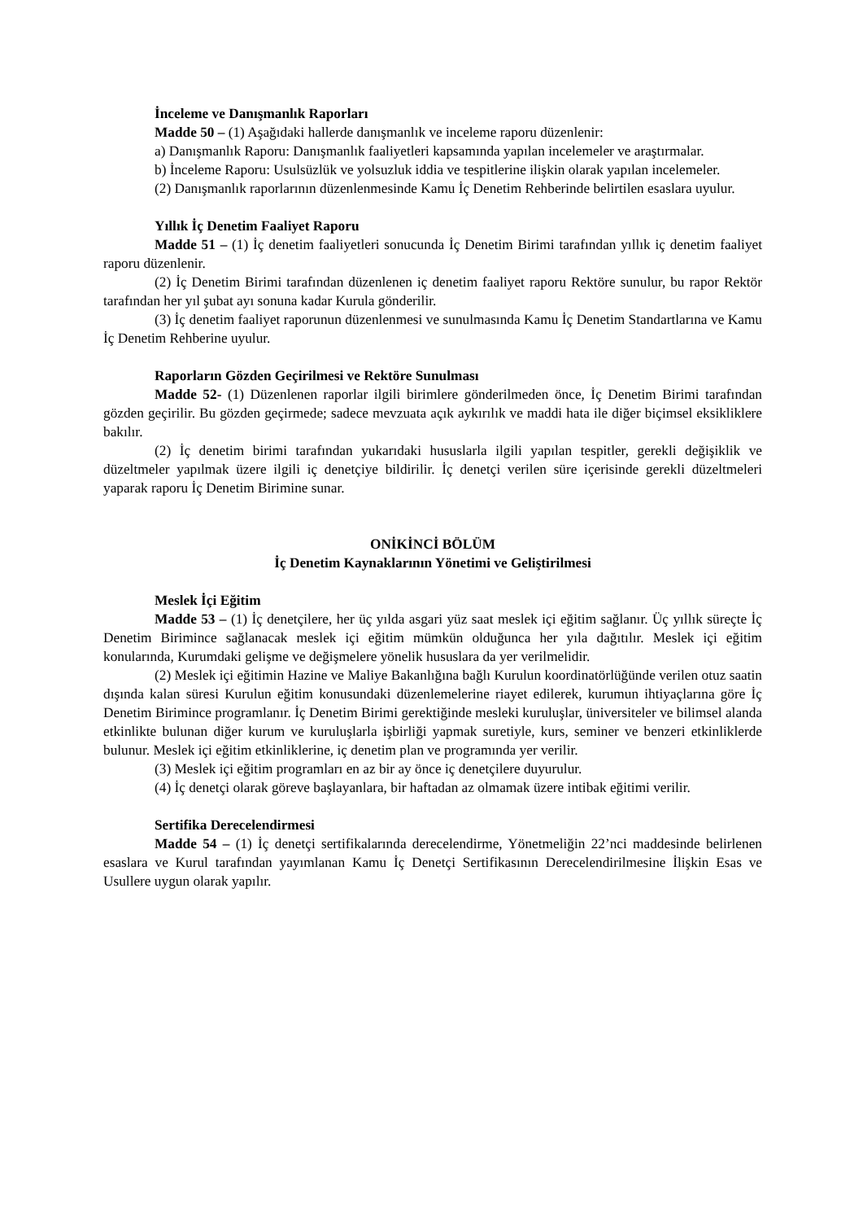İnceleme ve Danışmanlık Raporları
Madde 50 – (1) Aşağıdaki hallerde danışmanlık ve inceleme raporu düzenlenir:
a) Danışmanlık Raporu: Danışmanlık faaliyetleri kapsamında yapılan incelemeler ve araştırmalar.
b) İnceleme Raporu: Usulsüzlük ve yolsuzluk iddia ve tespitlerine ilişkin olarak yapılan incelemeler.
(2) Danışmanlık raporlarının düzenlenmesinde Kamu İç Denetim Rehberinde belirtilen esaslara uyulur.
Yıllık İç Denetim Faaliyet Raporu
Madde 51 – (1) İç denetim faaliyetleri sonucunda İç Denetim Birimi tarafından yıllık iç denetim faaliyet raporu düzenlenir.
(2) İç Denetim Birimi tarafından düzenlenen iç denetim faaliyet raporu Rektöre sunulur, bu rapor Rektör tarafından her yıl şubat ayı sonuna kadar Kurula gönderilir.
(3) İç denetim faaliyet raporunun düzenlenmesi ve sunulmasında Kamu İç Denetim Standartlarına ve Kamu İç Denetim Rehberine uyulur.
Raporların Gözden Geçirilmesi ve Rektöre Sunulması
Madde 52- (1) Düzenlenen raporlar ilgili birimlere gönderilmeden önce, İç Denetim Birimi tarafından gözden geçirilir. Bu gözden geçirmede; sadece mevzuata açık aykırılık ve maddi hata ile diğer biçimsel eksikliklere bakılır.
(2) İç denetim birimi tarafından yukarıdaki hususlarla ilgili yapılan tespitler, gerekli değişiklik ve düzeltmeler yapılmak üzere ilgili iç denetçiye bildirilir. İç denetçi verilen süre içerisinde gerekli düzeltmeleri yaparak raporu İç Denetim Birimine sunar.
ONİKİNCİ BÖLÜM
İç Denetim Kaynaklarının Yönetimi ve Geliştirilmesi
Meslek İçi Eğitim
Madde 53 – (1) İç denetçilere, her üç yılda asgari yüz saat meslek içi eğitim sağlanır. Üç yıllık süreçte İç Denetim Birimince sağlanacak meslek içi eğitim mümkün olduğunca her yıla dağıtılır. Meslek içi eğitim konularında, Kurumdaki gelişme ve değişmelere yönelik hususlara da yer verilmelidir.
(2) Meslek içi eğitimin Hazine ve Maliye Bakanlığına bağlı Kurulun koordinatörlüğünde verilen otuz saatin dışında kalan süresi Kurulun eğitim konusundaki düzenlemelerine riayet edilerek, kurumun ihtiyaçlarına göre İç Denetim Birimince programlanır. İç Denetim Birimi gerektiğinde mesleki kuruluşlar, üniversiteler ve bilimsel alanda etkinlikte bulunan diğer kurum ve kuruluşlarla işbirliği yapmak suretiyle, kurs, seminer ve benzeri etkinliklerde bulunur. Meslek içi eğitim etkinliklerine, iç denetim plan ve programında yer verilir.
(3) Meslek içi eğitim programları en az bir ay önce iç denetçilere duyurulur.
(4) İç denetçi olarak göreve başlayanlara, bir haftadan az olmamak üzere intibak eğitimi verilir.
Sertifika Derecelendirmesi
Madde 54 – (1) İç denetçi sertifikalarında derecelendirme, Yönetmeliğin 22’nci maddesinde belirlenen esaslara ve Kurul tarafından yayımlanan Kamu İç Denetçi Sertifikasının Derecelendirilmesine İlişkin Esas ve Usullere uygun olarak yapılır.